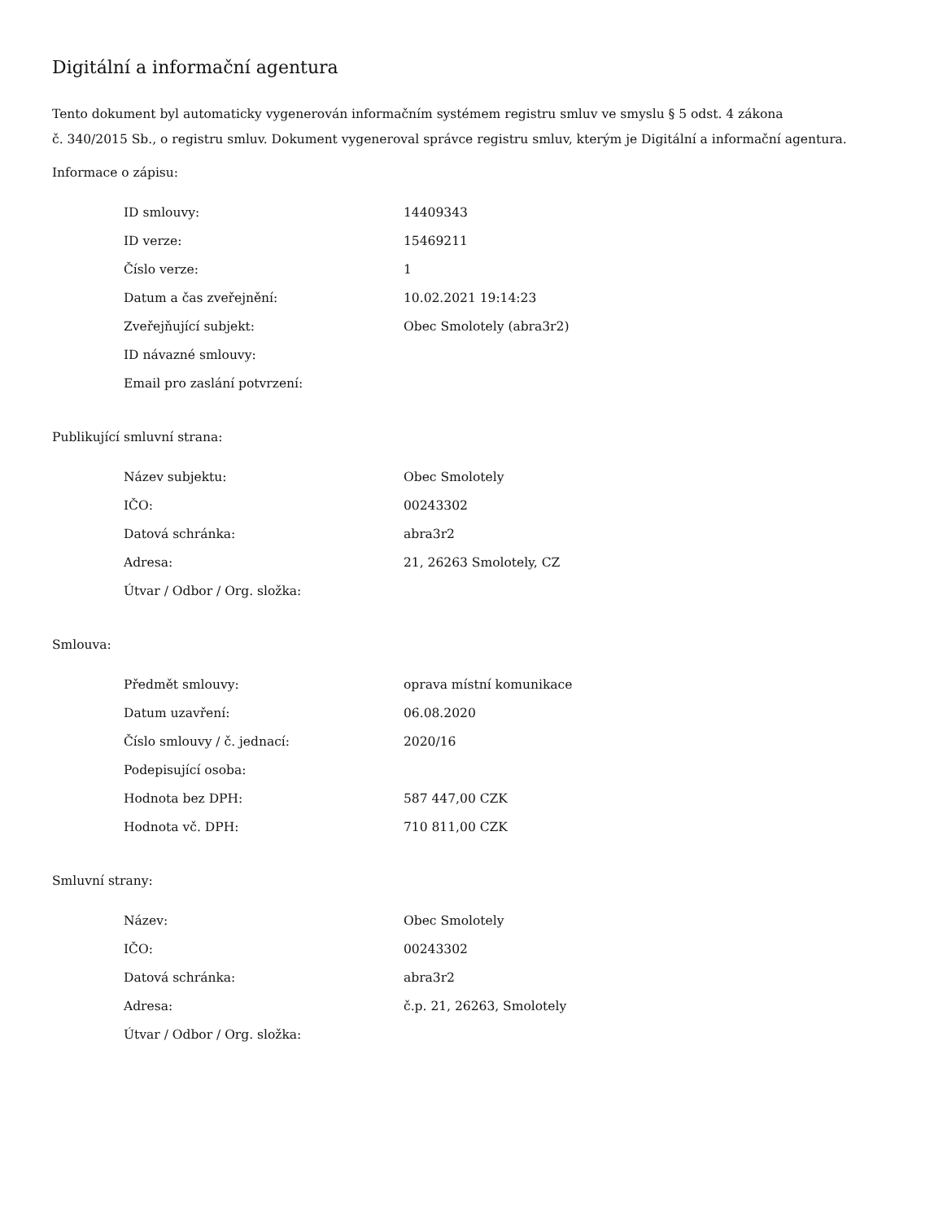Digitální a informační agentura
Tento dokument byl automaticky vygenerován informačním systémem registru smluv ve smyslu § 5 odst. 4 zákona
č. 340/2015 Sb., o registru smluv. Dokument vygeneroval správce registru smluv, kterým je Digitální a informační agentura.
Informace o zápisu:
| ID smlouvy: | 14409343 |
| ID verze: | 15469211 |
| Číslo verze: | 1 |
| Datum a čas zveřejnění: | 10.02.2021 19:14:23 |
| Zveřejňující subjekt: | Obec Smolotely (abra3r2) |
| ID návazné smlouvy: | |
| Email pro zaslání potvrzení: | |
Publikující smluvní strana:
| Název subjektu: | Obec Smolotely |
| IČO: | 00243302 |
| Datová schránka: | abra3r2 |
| Adresa: | 21, 26263 Smolotely, CZ |
| Útvar / Odbor / Org. složka: | |
Smlouva:
| Předmět smlouvy: | oprava místní komunikace |
| Datum uzavření: | 06.08.2020 |
| Číslo smlouvy / č. jednací: | 2020/16 |
| Podepisující osoba: | |
| Hodnota bez DPH: | 587 447,00 CZK |
| Hodnota vč. DPH: | 710 811,00 CZK |
Smluvní strany:
| Název: | Obec Smolotely |
| IČO: | 00243302 |
| Datová schránka: | abra3r2 |
| Adresa: | č.p. 21, 26263, Smolotely |
| Útvar / Odbor / Org. složka: | |